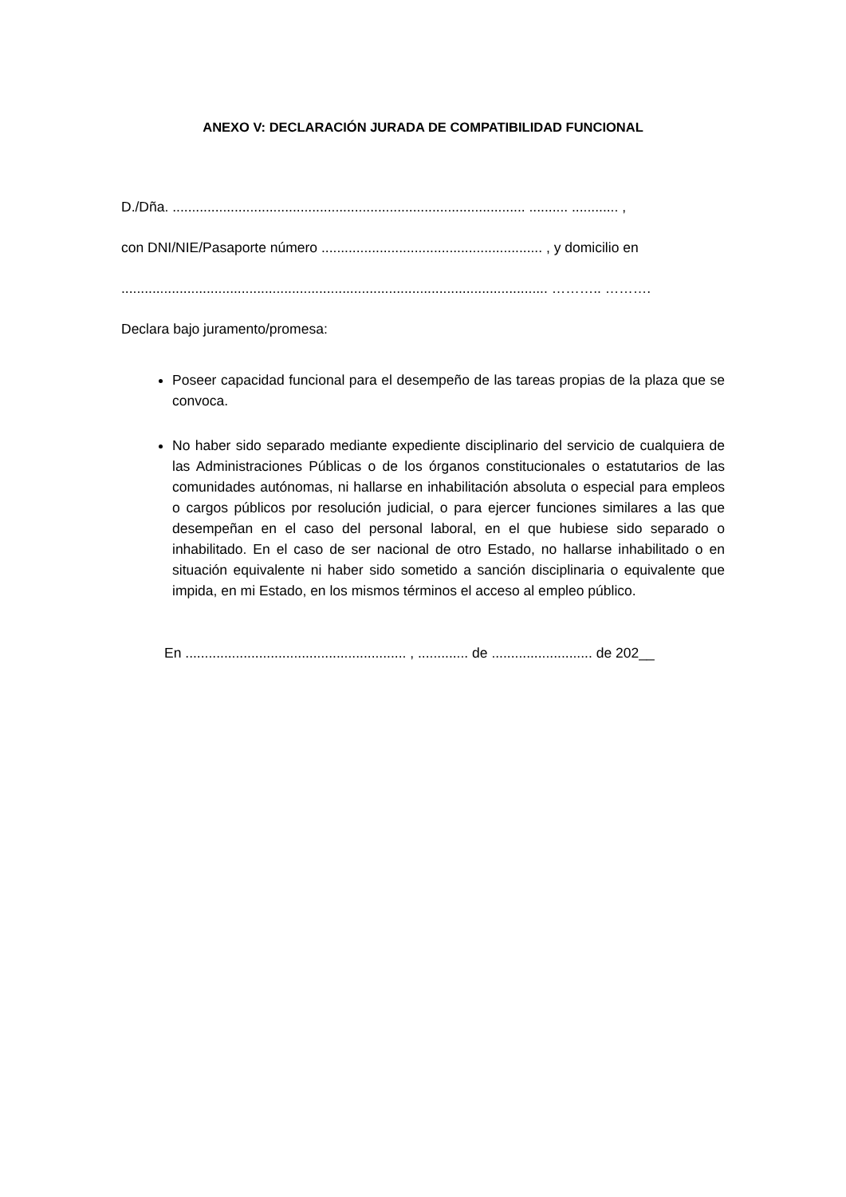ANEXO V: DECLARACIÓN JURADA DE COMPATIBILIDAD FUNCIONAL
D./Dña. ........................................................................................... .......... ............ ,
con DNI/NIE/Pasaporte número ......................................................... , y domicilio en
.............................................................................................................. ……….. ……….
Declara bajo juramento/promesa:
Poseer capacidad funcional para el desempeño de las tareas propias de la plaza que se convoca.
No haber sido separado mediante expediente disciplinario del servicio de cualquiera de las Administraciones Públicas o de los órganos constitucionales o estatutarios de las comunidades autónomas, ni hallarse en inhabilitación absoluta o especial para empleos o cargos públicos por resolución judicial, o para ejercer funciones similares a las que desempeñan en el caso del personal laboral, en el que hubiese sido separado o inhabilitado. En el caso de ser nacional de otro Estado, no hallarse inhabilitado o en situación equivalente ni haber sido sometido a sanción disciplinaria o equivalente que impida, en mi Estado, en los mismos términos el acceso al empleo público.
En ......................................................... , ............. de .......................... de 202__